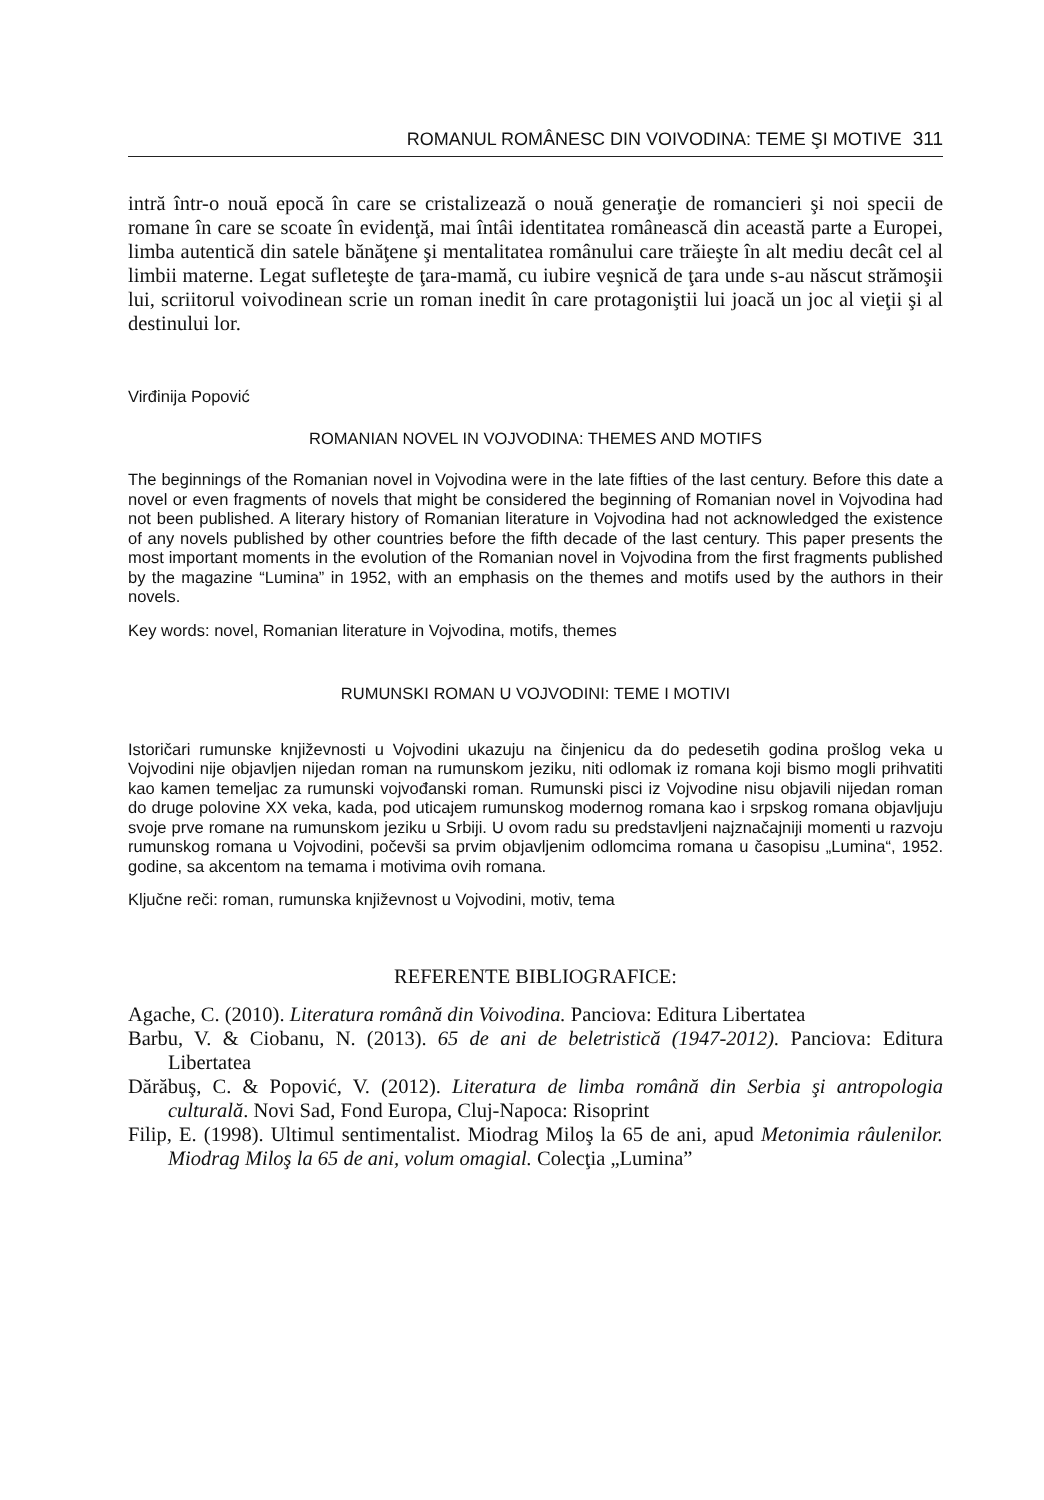ROMANUL ROMÂNESC DIN VOIVODINA: TEME ŞI MOTIVE 311
intră într-o nouă epocă în care se cristalizează o nouă generaţie de romancieri şi noi specii de romane în care se scoate în evidenţă, mai întâi identitatea românească din această parte a Europei, limba autentică din satele bănăţene şi mentalitatea românului care trăieşte în alt mediu decât cel al limbii materne. Legat sufleteşte de ţara-mamă, cu iubire veşnică de ţara unde s-au născut strămoşii lui, scriitorul voivodinean scrie un roman inedit în care protagoniştii lui joacă un joc al vieţii şi al destinului lor.
Virđinija Popović
ROMANIAN NOVEL IN VOJVODINA: THEMES AND MOTIFS
The beginnings of the Romanian novel in Vojvodina were in the late fifties of the last century. Before this date a novel or even fragments of novels that might be considered the beginning of Romanian novel in Vojvodina had not been published. A literary history of Romanian literature in Vojvodina had not acknowledged the existence of any novels published by other countries before the fifth decade of the last century. This paper presents the most important moments in the evolution of the Romanian novel in Vojvodina from the first fragments published by the magazine “Lumina” in 1952, with an emphasis on the themes and motifs used by the authors in their novels.
Key words: novel, Romanian literature in Vojvodina, motifs, themes
RUMUNSKI ROMAN U VOJVODINI: TEME I MOTIVI
Istoričari rumunske književnosti u Vojvodini ukazuju na činjenicu da do pedesetih godina prošlog veka u Vojvodini nije objavljen nijedan roman na rumunskom jeziku, niti odlomak iz romana koji bismo mogli prihvatiti kao kamen temeljac za rumunski vojvođanski roman. Rumunski pisci iz Vojvodine nisu objavili nijedan roman do druge polovine XX veka, kada, pod uticajem rumunskog modernog romana kao i srpskog romana objavljuju svoje prve romane na rumunskom jeziku u Srbiji. U ovom radu su predstavljeni najznačajniji momenti u razvoju rumunskog romana u Vojvodini, počevši sa prvim objavljenim odlomcima romana u časopisu „Lumina“, 1952. godine, sa akcentom na temama i motivima ovih romana.
Ključne reči: roman, rumunska književnost u Vojvodini, motiv, tema
REFERENTE BIBLIOGRAFICE:
Agache, C. (2010). Literatura română din Voivodina. Panciova: Editura Libertatea
Barbu, V. & Ciobanu, N. (2013). 65 de ani de beletristică (1947-2012). Panciova: Editura Libertatea
Dărăbuş, C. & Popović, V. (2012). Literatura de limba română din Serbia şi antropologia culturală. Novi Sad, Fond Europa, Cluj-Napoca: Risoprint
Filip, E. (1998). Ultimul sentimentalist. Miodrag Miloş la 65 de ani, apud Metonimia râulenilor. Miodrag Miloş la 65 de ani, volum omagial. Colecţia „Lumina”